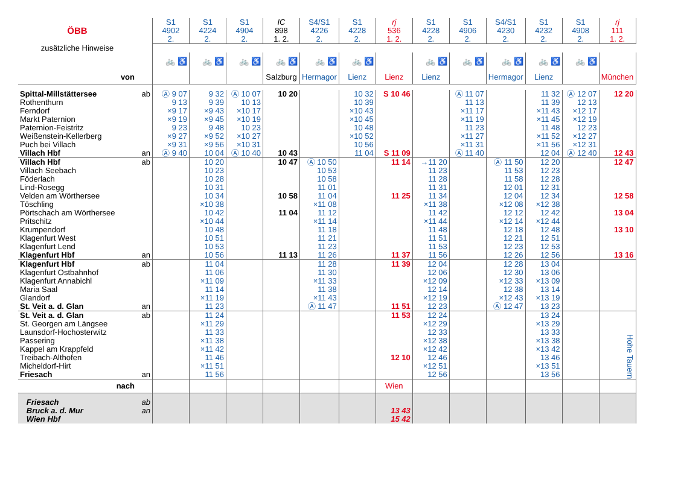| ÖBB | | S1 4902 2. | S1 4224 2. | S1 4904 2. | IC 898 1. 2. | S4/S1 4226 2. | S1 4228 2. | rj 536 1. 2. | S1 4228 2. | S1 4906 2. | S4/S1 4230 2. | S1 4232 2. | S1 4908 2. | rj 111 1. 2. |
| zusätzliche Hinweise | | | | | | | | | | | | | | |
| | | 🚲 ♿ | 🚲 ♿ | 🚲 ♿ | 🚲 ♿ | 🚲 ♿ | 🚲 ♿ | | 🚲 ♿ | 🚲 ♿ | 🚲 ♿ | 🚲 ♿ | 🚲 ♿ | |
| von | | | | | Salzburg | Hermagor | Lienz | Lienz | Lienz | | Hermagor | Lienz | | München |
| Spittal-Millstättersee | ab | Ⓐ 9 07 | 9 32 | Ⓐ 10 07 | 10 20 | | 10 32 | S 10 46 | | Ⓐ 11 07 | | 11 32 | Ⓐ 12 07 | 12 20 |
| Rothenthurn | | 9 13 | 9 39 | 10 13 | | | 10 39 | | | 11 13 | | 11 39 | 12 13 | |
| Ferndorf | | ×9 17 | ×9 43 | ×10 17 | | | ×10 43 | | | ×11 17 | | ×11 43 | ×12 17 | |
| Markt Paternion | | ×9 19 | ×9 45 | ×10 19 | | | ×10 45 | | | ×11 19 | | ×11 45 | ×12 19 | |
| Paternion-Feistritz | | 9 23 | 9 48 | 10 23 | | | 10 48 | | | 11 23 | | 11 48 | 12 23 | |
| Weißenstein-Kellerberg | | ×9 27 | ×9 52 | ×10 27 | | | ×10 52 | | | ×11 27 | | ×11 52 | ×12 27 | |
| Puch bei Villach | | ×9 31 | ×9 56 | ×10 31 | | | 10 56 | | | ×11 31 | | ×11 56 | ×12 31 | |
| Villach Hbf | an | Ⓐ 9 40 | 10 04 | Ⓐ 10 40 | 10 43 | | 11 04 | S 11 09 | | Ⓐ 11 40 | | 12 04 | Ⓐ 12 40 | 12 43 |
| Villach Hbf | ab | | 10 20 | | 10 47 | Ⓐ 10 50 | | 11 14 | →11 20 | | Ⓐ 11 50 | 12 20 | | 12 47 |
| Villach Seebach | | | 10 23 | | | 10 53 | | | 11 23 | | 11 53 | 12 23 | | |
| Föderlach | | | 10 28 | | | 10 58 | | | 11 28 | | 11 58 | 12 28 | | |
| Lind-Rosegg | | | 10 31 | | | 11 01 | | | 11 31 | | 12 01 | 12 31 | | |
| Velden am Wörthersee | | | 10 34 | | 10 58 | 11 04 | | 11 25 | 11 34 | | 12 04 | 12 34 | | 12 58 |
| Töschling | | | ×10 38 | | | ×11 08 | | | ×11 38 | | ×12 08 | ×12 38 | | |
| Pörtschach am Wörthersee | | | 10 42 | | 11 04 | 11 12 | | | 11 42 | | 12 12 | 12 42 | | 13 04 |
| Pritschitz | | | ×10 44 | | | ×11 14 | | | ×11 44 | | ×12 14 | ×12 44 | | |
| Krumpendorf | | | 10 48 | | | 11 18 | | | 11 48 | | 12 18 | 12 48 | | 13 10 |
| Klagenfurt West | | | 10 51 | | | 11 21 | | | 11 51 | | 12 21 | 12 51 | | |
| Klagenfurt Lend | | | 10 53 | | | 11 23 | | | 11 53 | | 12 23 | 12 53 | | |
| Klagenfurt Hbf | an | | 10 56 | | 11 13 | 11 26 | | 11 37 | 11 56 | | 12 26 | 12 56 | | 13 16 |
| Klagenfurt Hbf | ab | | 11 04 | | | 11 28 | | 11 39 | 12 04 | | 12 28 | 13 04 | | |
| Klagenfurt Ostbahnhof | | | 11 06 | | | 11 30 | | | 12 06 | | 12 30 | 13 06 | | |
| Klagenfurt Annabichl | | | ×11 09 | | | ×11 33 | | | ×12 09 | | ×12 33 | ×13 09 | | |
| Maria Saal | | | 11 14 | | | 11 38 | | | 12 14 | | 12 38 | 13 14 | | |
| Glandorf | | | ×11 19 | | | ×11 43 | | | ×12 19 | | ×12 43 | ×13 19 | | |
| St. Veit a. d. Glan | an | | 11 23 | | | Ⓐ 11 47 | | 11 51 | 12 23 | | Ⓐ 12 47 | 13 23 | | |
| St. Veit a. d. Glan | ab | | 11 24 | | | | | 11 53 | 12 24 | | | 13 24 | | Hohe Tauern |
| St. Georgen am Längsee | | | ×11 29 | | | | | | ×12 29 | | | ×13 29 | | |
| Launsdorf-Hochosterwitz | | | 11 33 | | | | | | 12 33 | | | 13 33 | | |
| Passering | | | ×11 38 | | | | | | ×12 38 | | | ×13 38 | | |
| Kappel am Krappfeld | | | ×11 42 | | | | | | ×12 42 | | | ×13 42 | | |
| Treibach-Althofen | | | 11 46 | | | | | 12 10 | 12 46 | | | 13 46 | | |
| Micheldorf-Hirt | | | ×11 51 | | | | | | ×12 51 | | | ×13 51 | | |
| Friesach | an | | 11 56 | | | | | | 12 56 | | | 13 56 | | |
| nach | | | | | | | | Wien | | | | | | |
| Friesach | ab | | | | | | | | | | | | | |
| Bruck a. d. Mur | an | | | | | | | 13 43 | | | | | | |
| Wien Hbf | | | | | | | | 15 42 | | | | | | |